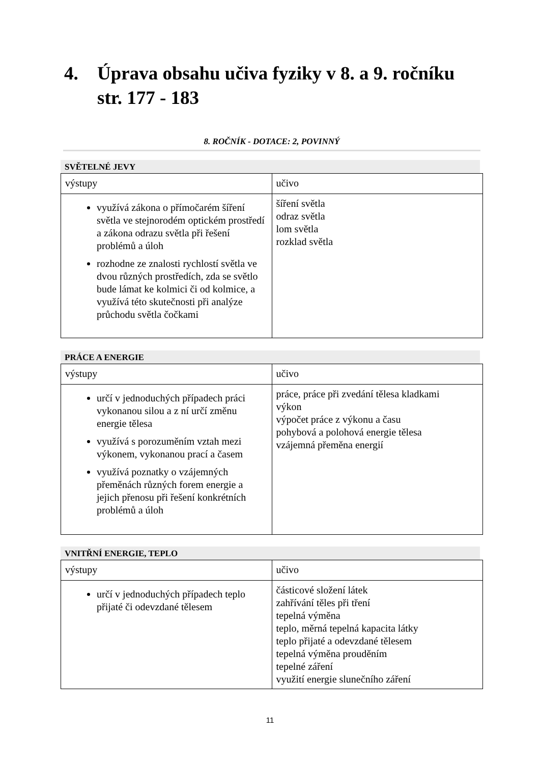4. Úprava obsahu učiva fyziky v 8. a 9. ročníku
str. 177 - 183
8. ROČNÍK - DOTACE: 2, POVINNÝ
SVĚTELNÉ JEVY
| výstupy | učivo |
| využívá zákona o přímočarém šíření světla ve stejnorodém optickém prostředí a zákona odrazu světla při řešení problémů a úloh rozhodne ze znalosti rychlostí světla ve dvou různých prostředích, zda se světlo bude lámat ke kolmici či od kolmice, a využívá této skutečnosti při analýze průchodu světla čočkami | šíření světla odraz světla lom světla rozklad světla |
PRÁCE A ENERGIE
| výstupy | učivo |
| určí v jednoduchých případech práci vykonanou silou a z ní určí změnu energie tělesa využívá s porozuměním vztah mezi výkonem, vykonanou prací a časem využívá poznatky o vzájemných přeměnách různých forem energie a jejich přenosu při řešení konkrétních problémů a úloh | práce, práce při zvedání tělesa kladkami výkon výpočet práce z výkonu a času pohybová a polohová energie tělesa vzájemná přeměna energií |
VNITŘNÍ ENERGIE, TEPLO
| výstupy | učivo |
| určí v jednoduchých případech teplo přijaté či odevzdané tělesem | částicové složení látek zahřívání těles při tření tepelná výměna teplo, měrná tepelná kapacita látky teplo přijaté a odevzdané tělesem tepelná výměna prouděním tepelné záření využití energie slunečního záření |
11